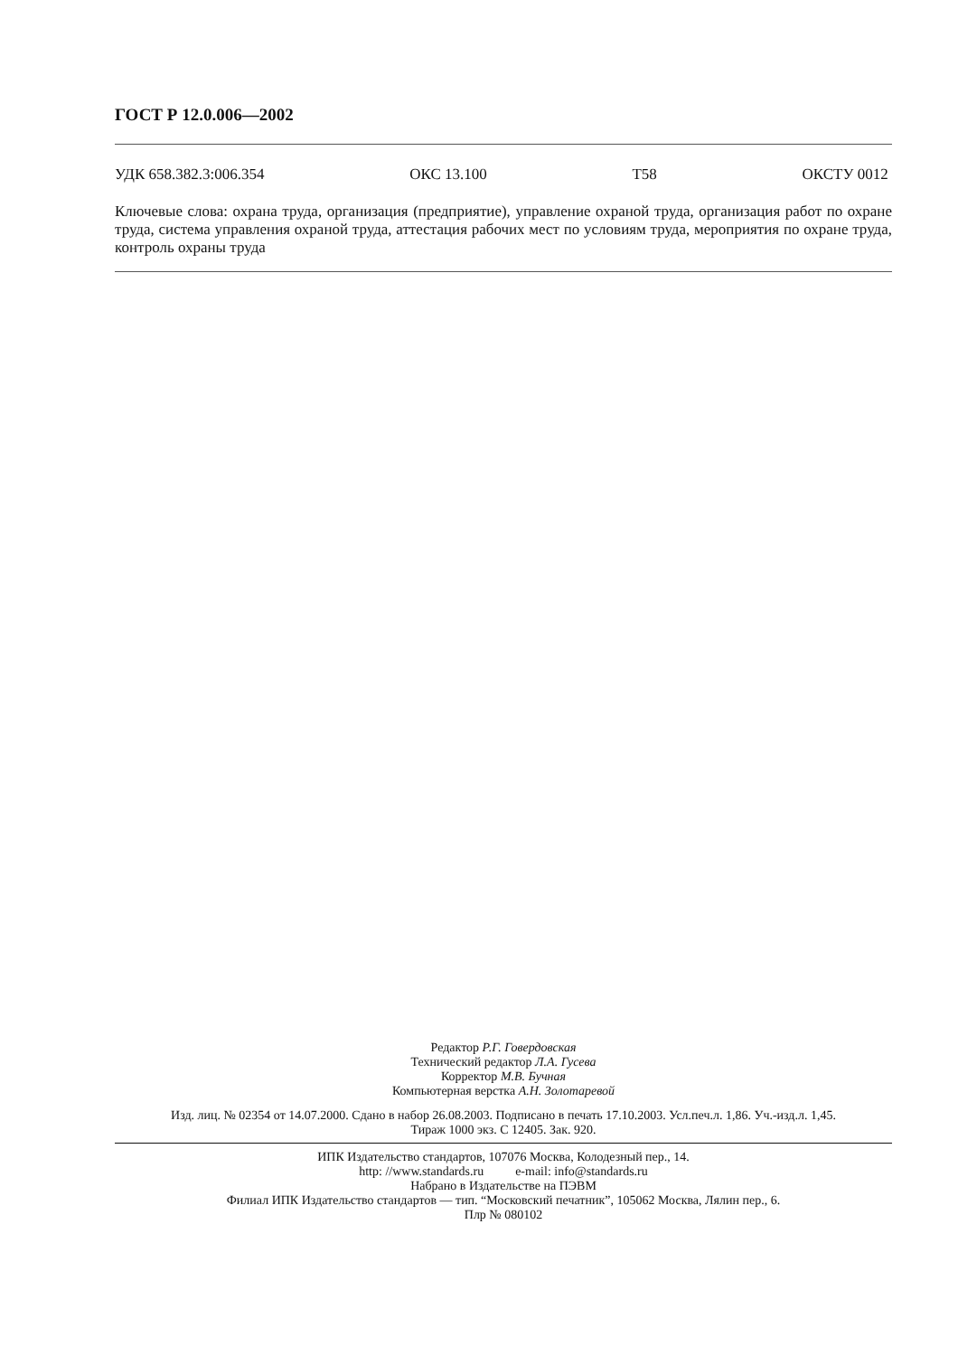ГОСТ Р 12.0.006—2002
УДК 658.382.3:006.354 ОКС 13.100 T58 ОКСТУ 0012
Ключевые слова: охрана труда, организация (предприятие), управление охраной труда, организация работ по охране труда, система управления охраной труда, аттестация рабочих мест по условиям труда, мероприятия по охране труда, контроль охраны труда
Редактор Р.Г. Говердовская
Технический редактор Л.А. Гусева
Корректор М.В. Бучная
Компьютерная верстка А.Н. Золотаревой
Изд. лиц. № 02354 от 14.07.2000. Сдано в набор 26.08.2003. Подписано в печать 17.10.2003. Усл.печ.л. 1,86. Уч.-изд.л. 1,45.
Тираж 1000 экз. С 12405. Зак. 920.
ИПК Издательство стандартов, 107076 Москва, Колодезный пер., 14.
http: //www.standards.ru e-mail: info@standards.ru
Набрано в Издательстве на ПЭВМ
Филиал ИПК Издательство стандартов — тип. “Московский печатник”, 105062 Москва, Лялин пер., 6.
Плр № 080102